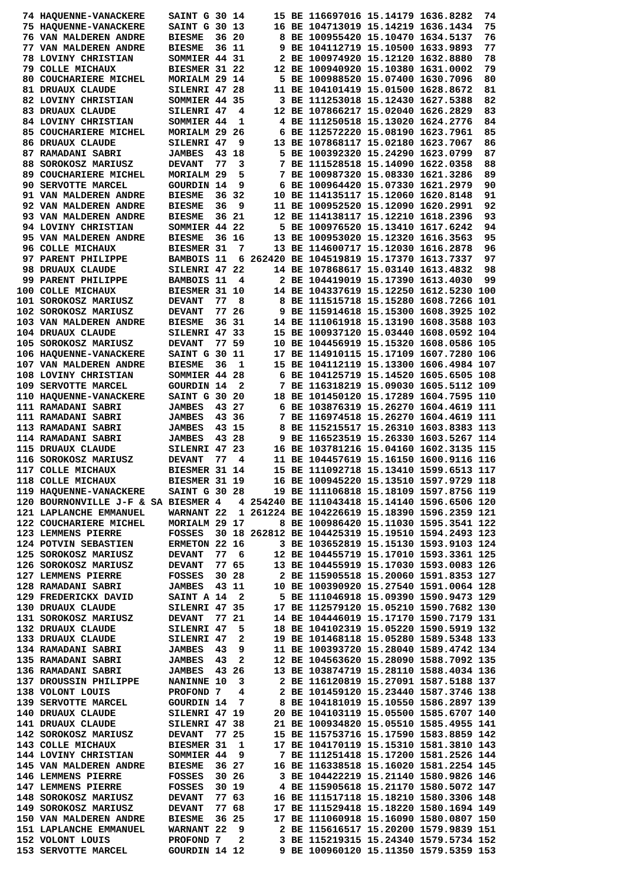| 74 | HAQUENNE-VANACKERE | SAINT G | 30 | 14 | 15 | BE | 116697016 | 15.14179 | 1636.8282 | 74 |
| 75 | HAQUENNE-VANACKERE | SAINT G | 30 | 13 | 16 | BE | 104713019 | 15.14219 | 1636.1434 | 75 |
| 76 | VAN MALDEREN ANDRE | BIESME | 36 | 20 | 8 | BE | 100955420 | 15.10470 | 1634.5137 | 76 |
| 77 | VAN MALDEREN ANDRE | BIESME | 36 | 11 | 9 | BE | 104112719 | 15.10500 | 1633.9893 | 77 |
| 78 | LOVINY CHRISTIAN | SOMMIER | 44 | 31 | 2 | BE | 100974920 | 15.12120 | 1632.8880 | 78 |
| 79 | COLLE MICHAUX | BIESMER | 31 | 22 | 12 | BE | 100940920 | 15.10380 | 1631.0002 | 79 |
| 80 | COUCHARIERE MICHEL | MORIALM | 29 | 14 | 5 | BE | 100988520 | 15.07400 | 1630.7096 | 80 |
| 81 | DRUAUX CLAUDE | SILENRI | 47 | 28 | 11 | BE | 104101419 | 15.01500 | 1628.8672 | 81 |
| 82 | LOVINY CHRISTIAN | SOMMIER | 44 | 35 | 3 | BE | 111253018 | 15.12430 | 1627.5388 | 82 |
| 83 | DRUAUX CLAUDE | SILENRI | 47 | 4 | 12 | BE | 107866217 | 15.02040 | 1626.2829 | 83 |
| 84 | LOVINY CHRISTIAN | SOMMIER | 44 | 1 | 4 | BE | 111250518 | 15.13020 | 1624.2776 | 84 |
| 85 | COUCHARIERE MICHEL | MORIALM | 29 | 26 | 6 | BE | 112572220 | 15.08190 | 1623.7961 | 85 |
| 86 | DRUAUX CLAUDE | SILENRI | 47 | 9 | 13 | BE | 107868117 | 15.02180 | 1623.7067 | 86 |
| 87 | RAMADANI SABRI | JAMBES | 43 | 18 | 5 | BE | 100392320 | 15.24290 | 1623.0799 | 87 |
| 88 | SOROKOSZ MARIUSZ | DEVANT | 77 | 3 | 7 | BE | 111528518 | 15.14090 | 1622.0358 | 88 |
| 89 | COUCHARIERE MICHEL | MORIALM | 29 | 5 | 7 | BE | 100987320 | 15.08330 | 1621.3286 | 89 |
| 90 | SERVOTTE MARCEL | GOURDIN | 14 | 9 | 6 | BE | 100964420 | 15.07330 | 1621.2979 | 90 |
| 91 | VAN MALDEREN ANDRE | BIESME | 36 | 32 | 10 | BE | 114135117 | 15.12060 | 1620.8148 | 91 |
| 92 | VAN MALDEREN ANDRE | BIESME | 36 | 9 | 11 | BE | 100952520 | 15.12090 | 1620.2991 | 92 |
| 93 | VAN MALDEREN ANDRE | BIESME | 36 | 21 | 12 | BE | 114138117 | 15.12210 | 1618.2396 | 93 |
| 94 | LOVINY CHRISTIAN | SOMMIER | 44 | 22 | 5 | BE | 100976520 | 15.13410 | 1617.6242 | 94 |
| 95 | VAN MALDEREN ANDRE | BIESME | 36 | 16 | 13 | BE | 100953020 | 15.12320 | 1616.3563 | 95 |
| 96 | COLLE MICHAUX | BIESMER | 31 | 7 | 13 | BE | 114600717 | 15.12030 | 1616.2878 | 96 |
| 97 | PARENT PHILIPPE | BAMBOIS | 11 | 6 | 262420 | BE | 104519819 | 15.17370 | 1613.7337 | 97 |
| 98 | DRUAUX CLAUDE | SILENRI | 47 | 22 | 14 | BE | 107868617 | 15.03140 | 1613.4832 | 98 |
| 99 | PARENT PHILIPPE | BAMBOIS | 11 | 4 | 2 | BE | 104419019 | 15.17390 | 1613.4030 | 99 |
| 100 | COLLE MICHAUX | BIESMER | 31 | 10 | 14 | BE | 104337619 | 15.12250 | 1612.5230 | 100 |
| 101 | SOROKOSZ MARIUSZ | DEVANT | 77 | 8 | 8 | BE | 111515718 | 15.15280 | 1608.7266 | 101 |
| 102 | SOROKOSZ MARIUSZ | DEVANT | 77 | 26 | 9 | BE | 115914618 | 15.15300 | 1608.3925 | 102 |
| 103 | VAN MALDEREN ANDRE | BIESME | 36 | 31 | 14 | BE | 111061918 | 15.13190 | 1608.3588 | 103 |
| 104 | DRUAUX CLAUDE | SILENRI | 47 | 33 | 15 | BE | 100937120 | 15.03440 | 1608.0592 | 104 |
| 105 | SOROKOSZ MARIUSZ | DEVANT | 77 | 59 | 10 | BE | 104456919 | 15.15320 | 1608.0586 | 105 |
| 106 | HAQUENNE-VANACKERE | SAINT G | 30 | 11 | 17 | BE | 114910115 | 15.17109 | 1607.7280 | 106 |
| 107 | VAN MALDEREN ANDRE | BIESME | 36 | 1 | 15 | BE | 104112119 | 15.13300 | 1606.4984 | 107 |
| 108 | LOVINY CHRISTIAN | SOMMIER | 44 | 28 | 6 | BE | 104125719 | 15.14520 | 1605.6505 | 108 |
| 109 | SERVOTTE MARCEL | GOURDIN | 14 | 2 | 7 | BE | 116318219 | 15.09030 | 1605.5112 | 109 |
| 110 | HAQUENNE-VANACKERE | SAINT G | 30 | 20 | 18 | BE | 101450120 | 15.17289 | 1604.7595 | 110 |
| 111 | RAMADANI SABRI | JAMBES | 43 | 27 | 6 | BE | 103876319 | 15.26270 | 1604.4619 | 111 |
| 111 | RAMADANI SABRI | JAMBES | 43 | 36 | 7 | BE | 116974518 | 15.26270 | 1604.4619 | 111 |
| 113 | RAMADANI SABRI | JAMBES | 43 | 15 | 8 | BE | 115215517 | 15.26310 | 1603.8383 | 113 |
| 114 | RAMADANI SABRI | JAMBES | 43 | 28 | 9 | BE | 116523519 | 15.26330 | 1603.5267 | 114 |
| 115 | DRUAUX CLAUDE | SILENRI | 47 | 23 | 16 | BE | 103781216 | 15.04160 | 1602.3135 | 115 |
| 116 | SOROKOSZ MARIUSZ | DEVANT | 77 | 4 | 11 | BE | 104457619 | 15.16150 | 1600.9116 | 116 |
| 117 | COLLE MICHAUX | BIESMER | 31 | 14 | 15 | BE | 111092718 | 15.13410 | 1599.6513 | 117 |
| 118 | COLLE MICHAUX | BIESMER | 31 | 19 | 16 | BE | 100945220 | 15.13510 | 1597.9729 | 118 |
| 119 | HAQUENNE-VANACKERE | SAINT G | 30 | 28 | 19 | BE | 111106818 | 15.18109 | 1597.8756 | 119 |
| 120 | BOURNONVILLE J-F & SA | BIESMER | 4 | 4 | 254240 | BE | 111043418 | 15.14140 | 1596.6506 | 120 |
| 121 | LAPLANCHE EMMANUEL | WARNANT | 22 | 1 | 261224 | BE | 104226619 | 15.18390 | 1596.2359 | 121 |
| 122 | COUCHARIERE MICHEL | MORIALM | 29 | 17 | 8 | BE | 100986420 | 15.11030 | 1595.3541 | 122 |
| 123 | LEMMENS PIERRE | FOSSES | 30 | 18 | 262812 | BE | 104425319 | 15.19510 | 1594.2493 | 123 |
| 124 | POTVIN SEBASTIEN | ERMETON | 22 | 16 | 3 | BE | 103652819 | 15.15130 | 1593.9103 | 124 |
| 125 | SOROKOSZ MARIUSZ | DEVANT | 77 | 6 | 12 | BE | 104455719 | 15.17010 | 1593.3361 | 125 |
| 126 | SOROKOSZ MARIUSZ | DEVANT | 77 | 65 | 13 | BE | 104455919 | 15.17030 | 1593.0083 | 126 |
| 127 | LEMMENS PIERRE | FOSSES | 30 | 28 | 2 | BE | 115905518 | 15.20060 | 1591.8353 | 127 |
| 128 | RAMADANI SABRI | JAMBES | 43 | 11 | 10 | BE | 100390920 | 15.27540 | 1591.0064 | 128 |
| 129 | FREDERICKX DAVID | SAINT A | 14 | 2 | 5 | BE | 111046918 | 15.09390 | 1590.9473 | 129 |
| 130 | DRUAUX CLAUDE | SILENRI | 47 | 35 | 17 | BE | 112579120 | 15.05210 | 1590.7682 | 130 |
| 131 | SOROKOSZ MARIUSZ | DEVANT | 77 | 21 | 14 | BE | 104446019 | 15.17170 | 1590.7179 | 131 |
| 132 | DRUAUX CLAUDE | SILENRI | 47 | 5 | 18 | BE | 104102319 | 15.05220 | 1590.5919 | 132 |
| 133 | DRUAUX CLAUDE | SILENRI | 47 | 2 | 19 | BE | 101468118 | 15.05280 | 1589.5348 | 133 |
| 134 | RAMADANI SABRI | JAMBES | 43 | 9 | 11 | BE | 100393720 | 15.28040 | 1589.4742 | 134 |
| 135 | RAMADANI SABRI | JAMBES | 43 | 2 | 12 | BE | 104563620 | 15.28090 | 1588.7092 | 135 |
| 136 | RAMADANI SABRI | JAMBES | 43 | 26 | 13 | BE | 103874719 | 15.28110 | 1588.4034 | 136 |
| 137 | DROUSSIN PHILIPPE | NANINNE | 10 | 3 | 2 | BE | 116120819 | 15.27091 | 1587.5188 | 137 |
| 138 | VOLONT LOUIS | PROFOND | 7 | 4 | 2 | BE | 101459120 | 15.23440 | 1587.3746 | 138 |
| 139 | SERVOTTE MARCEL | GOURDIN | 14 | 7 | 8 | BE | 104181019 | 15.10550 | 1586.2897 | 139 |
| 140 | DRUAUX CLAUDE | SILENRI | 47 | 19 | 20 | BE | 104103119 | 15.05500 | 1585.6707 | 140 |
| 141 | DRUAUX CLAUDE | SILENRI | 47 | 38 | 21 | BE | 100934820 | 15.05510 | 1585.4955 | 141 |
| 142 | SOROKOSZ MARIUSZ | DEVANT | 77 | 25 | 15 | BE | 115753716 | 15.17590 | 1583.8859 | 142 |
| 143 | COLLE MICHAUX | BIESMER | 31 | 1 | 17 | BE | 104170119 | 15.15310 | 1581.3810 | 143 |
| 144 | LOVINY CHRISTIAN | SOMMIER | 44 | 9 | 7 | BE | 111251418 | 15.17200 | 1581.2526 | 144 |
| 145 | VAN MALDEREN ANDRE | BIESME | 36 | 27 | 16 | BE | 116338518 | 15.16020 | 1581.2254 | 145 |
| 146 | LEMMENS PIERRE | FOSSES | 30 | 26 | 3 | BE | 104422219 | 15.21140 | 1580.9826 | 146 |
| 147 | LEMMENS PIERRE | FOSSES | 30 | 19 | 4 | BE | 115905618 | 15.21170 | 1580.5072 | 147 |
| 148 | SOROKOSZ MARIUSZ | DEVANT | 77 | 63 | 16 | BE | 111517118 | 15.18210 | 1580.3306 | 148 |
| 149 | SOROKOSZ MARIUSZ | DEVANT | 77 | 68 | 17 | BE | 111529418 | 15.18220 | 1580.1694 | 149 |
| 150 | VAN MALDEREN ANDRE | BIESME | 36 | 25 | 17 | BE | 111060918 | 15.16090 | 1580.0807 | 150 |
| 151 | LAPLANCHE EMMANUEL | WARNANT | 22 | 9 | 2 | BE | 115616517 | 15.20200 | 1579.9839 | 151 |
| 152 | VOLONT LOUIS | PROFOND | 7 | 2 | 3 | BE | 115219315 | 15.24340 | 1579.5734 | 152 |
| 153 | SERVOTTE MARCEL | GOURDIN | 14 | 12 | 9 | BE | 100960120 | 15.11350 | 1579.5359 | 153 |